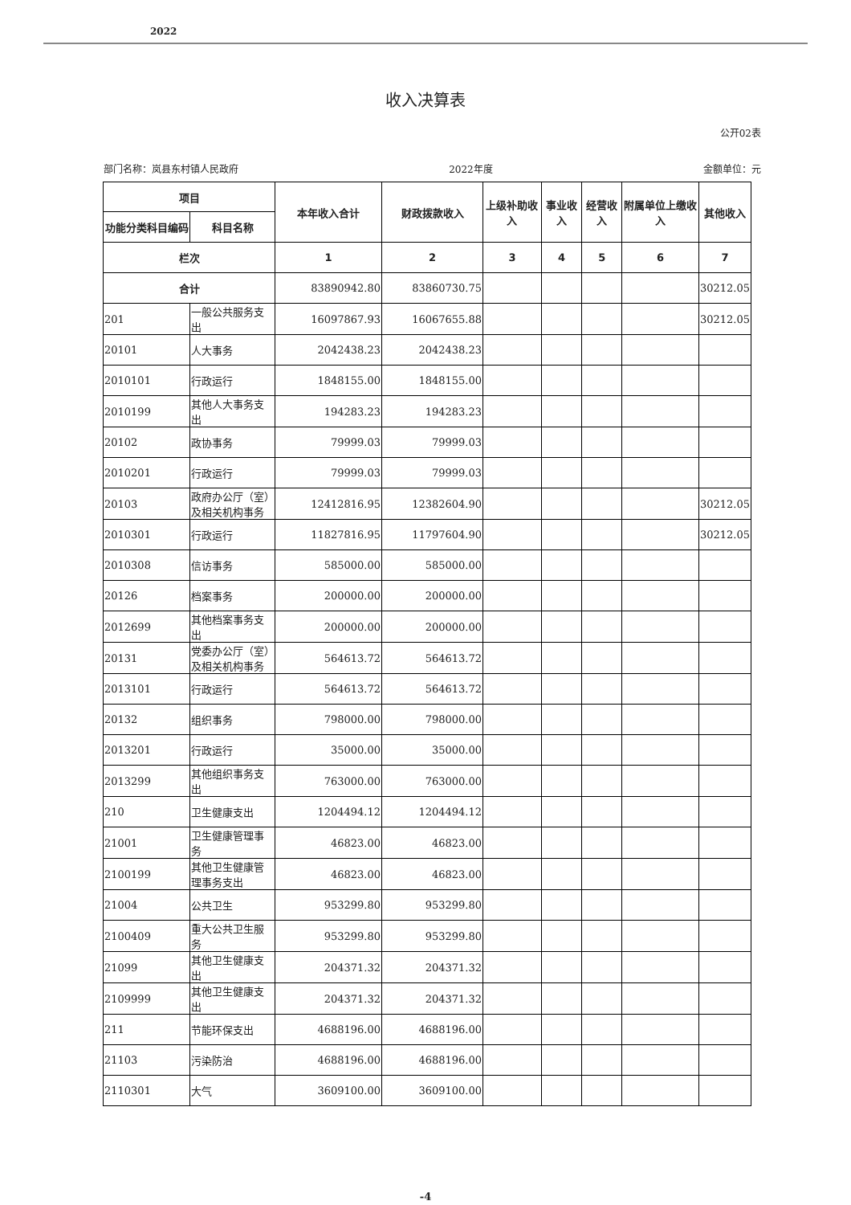2022
收入决算表
公开02表
部门名称：岚县东村镇人民政府 2022年度 金额单位：元
| 项目 | | 本年收入合计 | 财政拨款收入 | 上级补助收入 | 事业收入 | 经营收入 | 附属单位上缴收入 | 其他收入 |
| --- | --- | --- | --- | --- | --- | --- | --- | --- |
| 功能分类科目编码 | 科目名称 | | | | | | | |
| 栏次 | | 1 | 2 | 3 | 4 | 5 | 6 | 7 |
| 合计 | | 83890942.80 | 83860730.75 | | | | | 30212.05 |
| 201 | 一般公共服务支出 | 16097867.93 | 16067655.88 | | | | | 30212.05 |
| 20101 | 人大事务 | 2042438.23 | 2042438.23 | | | | | |
| 2010101 | 行政运行 | 1848155.00 | 1848155.00 | | | | | |
| 2010199 | 其他人大事务支出 | 194283.23 | 194283.23 | | | | | |
| 20102 | 政协事务 | 79999.03 | 79999.03 | | | | | |
| 2010201 | 行政运行 | 79999.03 | 79999.03 | | | | | |
| 20103 | 政府办公厅（室）及相关机构事务 | 12412816.95 | 12382604.90 | | | | | 30212.05 |
| 2010301 | 行政运行 | 11827816.95 | 11797604.90 | | | | | 30212.05 |
| 2010308 | 信访事务 | 585000.00 | 585000.00 | | | | | |
| 20126 | 档案事务 | 200000.00 | 200000.00 | | | | | |
| 2012699 | 其他档案事务支出 | 200000.00 | 200000.00 | | | | | |
| 20131 | 党委办公厅（室）及相关机构事务 | 564613.72 | 564613.72 | | | | | |
| 2013101 | 行政运行 | 564613.72 | 564613.72 | | | | | |
| 20132 | 组织事务 | 798000.00 | 798000.00 | | | | | |
| 2013201 | 行政运行 | 35000.00 | 35000.00 | | | | | |
| 2013299 | 其他组织事务支出 | 763000.00 | 763000.00 | | | | | |
| 210 | 卫生健康支出 | 1204494.12 | 1204494.12 | | | | | |
| 21001 | 卫生健康管理事务 | 46823.00 | 46823.00 | | | | | |
| 2100199 | 其他卫生健康管理事务支出 | 46823.00 | 46823.00 | | | | | |
| 21004 | 公共卫生 | 953299.80 | 953299.80 | | | | | |
| 2100409 | 重大公共卫生服务 | 953299.80 | 953299.80 | | | | | |
| 21099 | 其他卫生健康支出 | 204371.32 | 204371.32 | | | | | |
| 2109999 | 其他卫生健康支出 | 204371.32 | 204371.32 | | | | | |
| 211 | 节能环保支出 | 4688196.00 | 4688196.00 | | | | | |
| 21103 | 污染防治 | 4688196.00 | 4688196.00 | | | | | |
| 2110301 | 大气 | 3609100.00 | 3609100.00 | | | | | |
-4